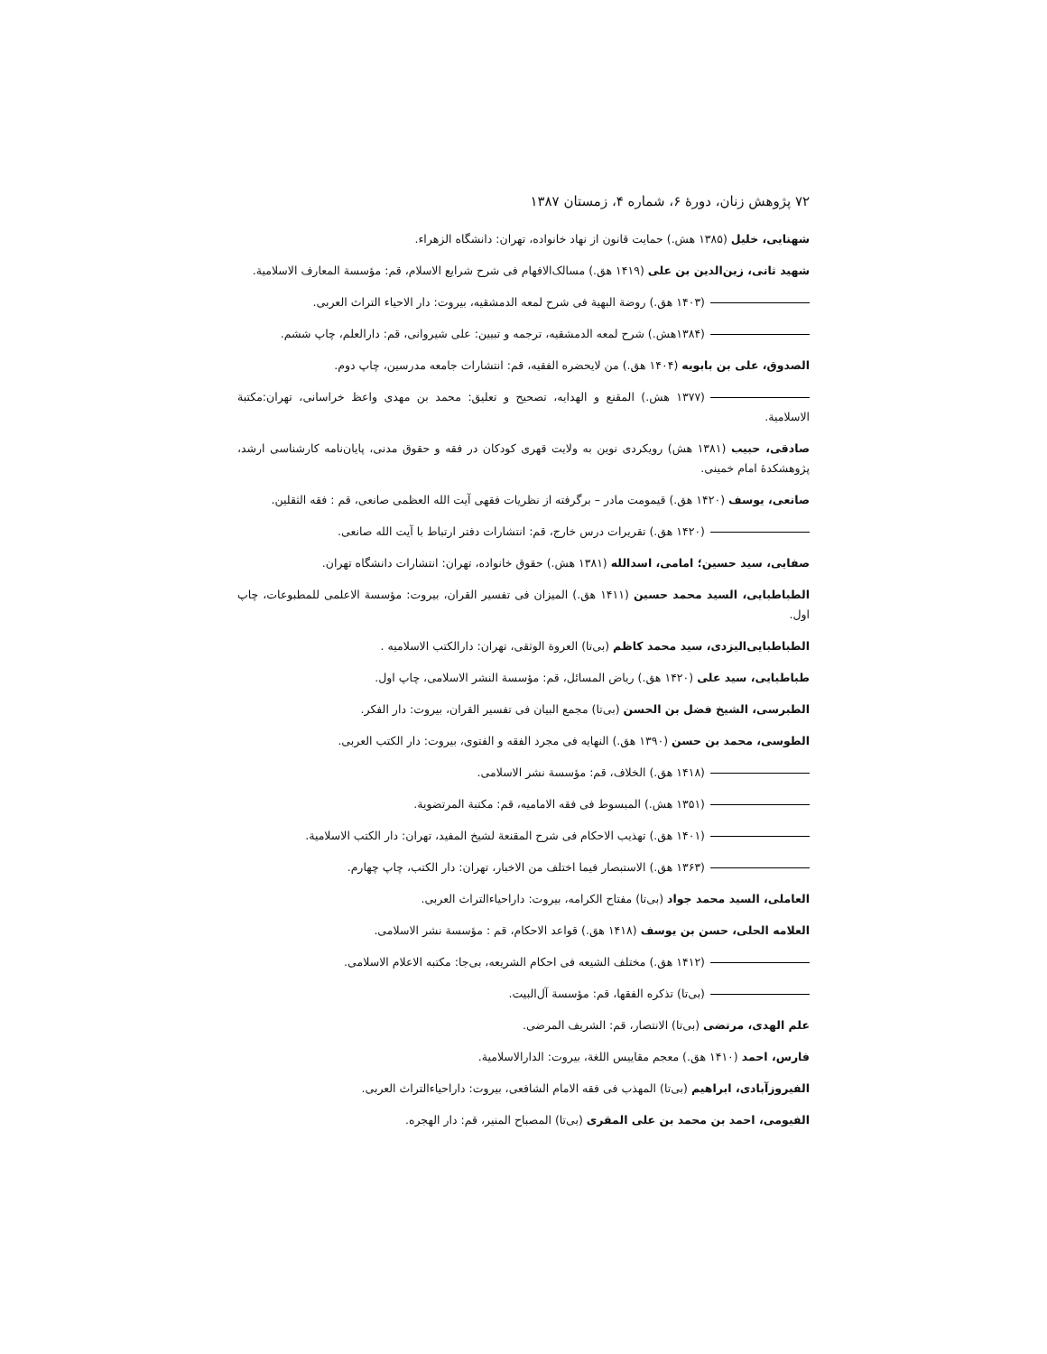۷۲ پژوهش زنان، دورهٔ ۶، شماره ۴، زمستان ۱۳۸۷
شهنایی، خلیل (۱۳۸۵ هش.) حمایت قانون از نهاد خانواده، تهران: دانشگاه الزهراء.
شهید ثانی، زین‌الدین بن علی (۱۴۱۹ هق.) مسالک‌الافهام فی شرح شرایع الاسلام، قم: مؤسسة المعارف الاسلامیة.
(۱۴۰۳ هق.) روضة البهیة فی شرح لمعه الدمشقیه، بیروت: دار الاحیاء التراث العربی.
(۱۳۸۴هش.) شرح لمعه الدمشقیه، ترجمه و تبیین: علی شیروانی، قم: دارالعلم، چاپ ششم.
الصدوق، علی بن بابویه (۱۴۰۴ هق.) من لایحضره الفقیه، قم: انتشارات جامعه مدرسین، چاپ دوم.
(۱۳۷۷ هش.) المقنع و الهدایه، تصحیح و تعلیق: محمد بن مهدی واعظ خراسانی، تهران:مکتبة الاسلامیة.
صادقی، حبیب (۱۳۸۱ هش) رویکردی نوین به ولایت قهری کودکان در فقه و حقوق مدنی، پایان‌نامه کارشناسی ارشد، پژوهشکدهٔ امام خمینی.
صانعی، یوسف (۱۴۲۰ هق.) قیمومت مادر – برگرفته از نظریات فقهی آیت الله العظمی صانعی، قم : فقه الثقلین.
(۱۴۲۰ هق.) تقریرات درس خارج، قم: انتشارات دفتر ارتباط با آیت الله صانعی.
صفایی، سید حسین؛ امامی، اسدالله (۱۳۸۱ هش.) حقوق خانواده، تهران: انتشارات دانشگاه تهران.
الطباطبایی، السید محمد حسین (۱۴۱۱ هق.) المیزان فی تفسیر القران، بیروت: مؤسسة الاعلمی للمطبوعات، چاپ اول.
الطباطبایی‌الیزدی، سید محمد کاظم (بی‌تا) العروة الوثقی، تهران: دارالکتب الاسلامیه .
طباطبایی، سید علی (۱۴۲۰ هق.) ریاض المسائل، قم: مؤسسة النشر الاسلامی، چاپ اول.
الطبرسی، الشیخ فضل بن الحسن (بی‌تا) مجمع البیان فی تفسیر القران، بیروت: دار الفکر.
الطوسی، محمد بن حسن (۱۳۹۰ هق.) النهایه فی مجرد الفقه و الفتوی، بیروت: دار الکتب العربی.
(۱۴۱۸ هق.) الخلاف، قم: مؤسسة نشر الاسلامی.
(۱۳۵۱ هش.) المبسوط فی فقه الامامیه، قم: مکتبة المرتضویة.
(۱۴۰۱ هق.) تهذیب الاحکام فی شرح المقنعة لشیخ المفید، تهران: دار الکتب الاسلامیة.
(۱۳۶۳ هق.) الاستبصار فیما اختلف من الاخبار، تهران: دار الکتب، چاپ چهارم.
العاملی، السید محمد جواد (بی‌تا) مفتاح الکرامه، بیروت: داراحیاءالتراث العربی.
العلامه الحلی، حسن بن یوسف (۱۴۱۸ هق.) قواعد الاحکام، قم : مؤسسة نشر الاسلامی.
(۱۴۱۲ هق.) مختلف الشیعه فی احکام الشریعه، بی‌جا: مکتبه الاعلام الاسلامی.
(بی‌تا) تذکره الفقها، قم: مؤسسة آل‌البیت.
علم الهدی، مرتضی (بی‌تا) الانتصار، قم: الشریف المرضی.
فارس، احمد (۱۴۱۰ هق.) معجم مقاییس اللغة، بیروت: الدارالاسلامیة.
الفیروزآبادی، ابراهیم (بی‌تا) المهذب فی فقه الامام الشافعی، بیروت: داراحیاءالتراث العربی.
الفیومی، احمد بن محمد بن علی المقری (بی‌تا) المصباح المنیر، قم: دار الهجره.